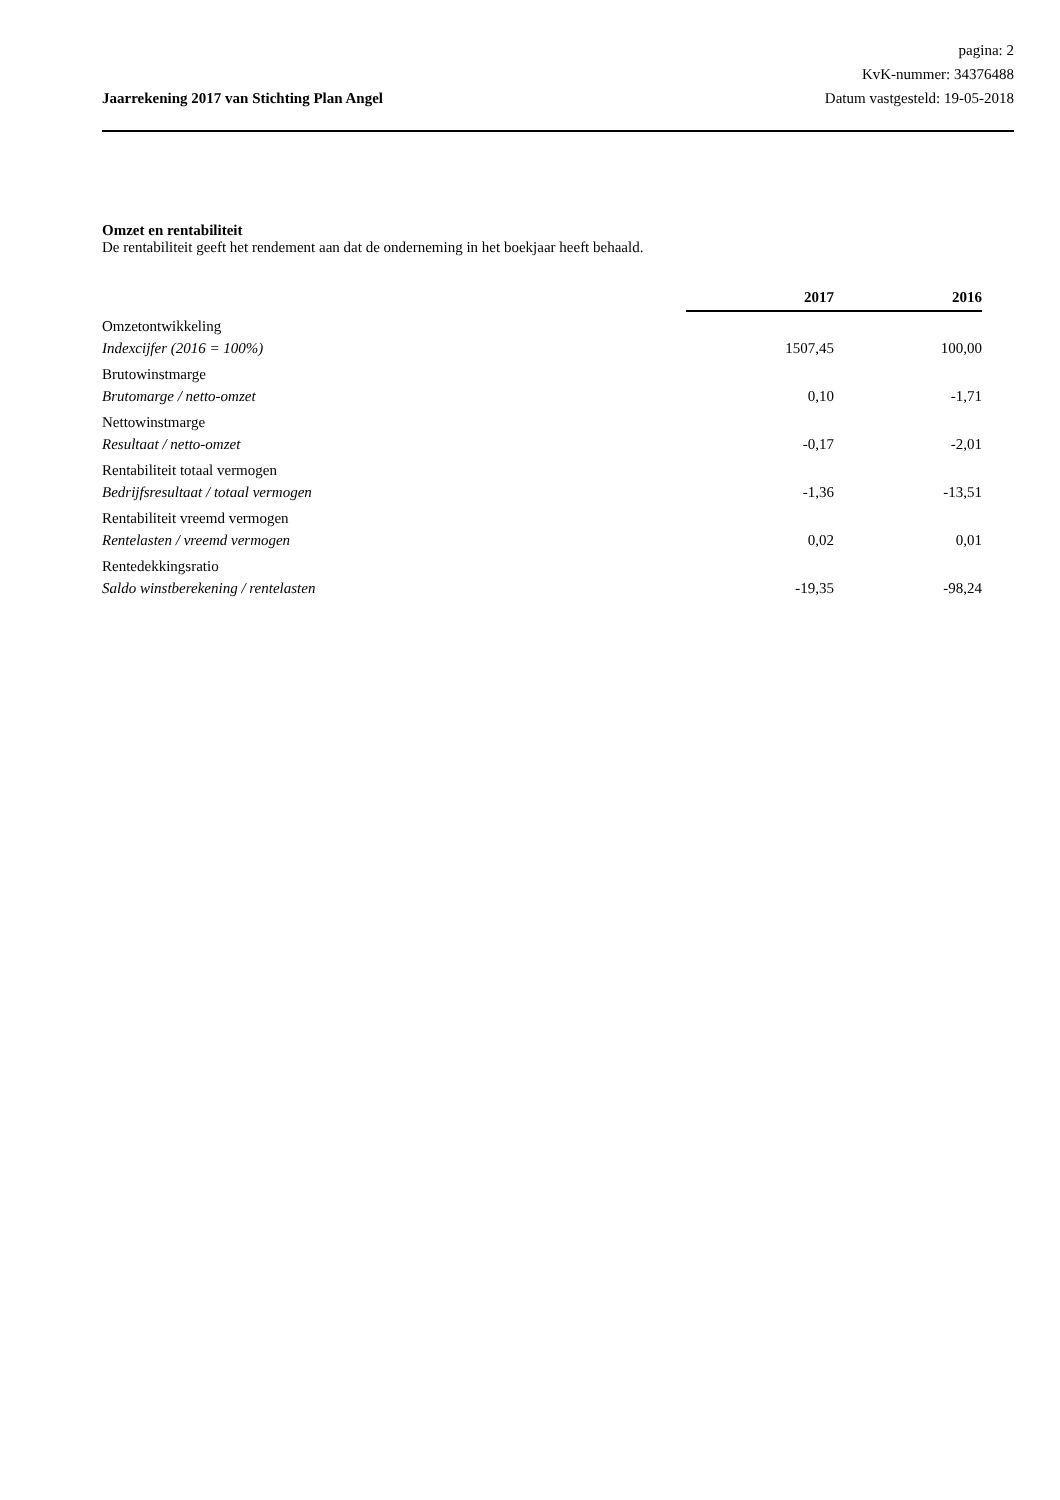pagina: 2
KvK-nummer: 34376488
Jaarrekening 2017 van Stichting Plan Angel Datum vastgesteld: 19-05-2018
Omzet en rentabiliteit
De rentabiliteit geeft het rendement aan dat de onderneming in het boekjaar heeft behaald.
| | 2017 | 2016 |
| Omzetontwikkeling | | |
| Indexcijfer (2016 = 100%) | 1507,45 | 100,00 |
| Brutowinstmarge | | |
| Brutomarge / netto-omzet | 0,10 | -1,71 |
| Nettowinstmarge | | |
| Resultaat / netto-omzet | -0,17 | -2,01 |
| Rentabiliteit totaal vermogen | | |
| Bedrijfsresultaat / totaal vermogen | -1,36 | -13,51 |
| Rentabiliteit vreemd vermogen | | |
| Rentelasten / vreemd vermogen | 0,02 | 0,01 |
| Rentedekkingsratio | | |
| Saldo winstberekening / rentelasten | -19,35 | -98,24 |